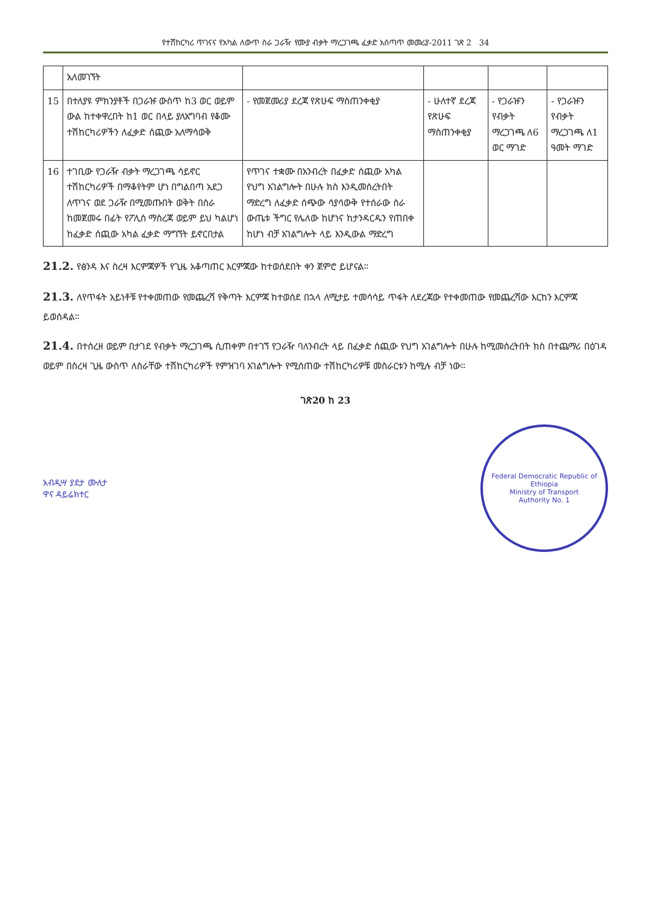የተሽከርካሪ ጥገናና የአካል ለውጥ ስራ ጋራዥ የሙያ ብቃት ማረጋገጫ ፈቃድ አሰጣጥ መመሪያ-2011 ገጽ 2 34
| | አለመገኘት | | | | |
| 15 | በተለያዩ ምክንያቶች በጋራዡ ውስጥ ከ3 ወር ወይም ውል ከተቀዋረበት ከ1 ወር በላይ ያለአግባብ የቆሙ ተሽከርካሪዎችን ለፈቃድ ሰጪው አለማሳወቅ | - የመጀመሪያ ደረጃ የጽሁፍ ማስጠንቀቂያ | - ሁለተኛ ደረጃ የጽሁፍ ማስጠንቀቂያ | - የጋራዡን የብቃት ማረጋገጫ ለ6 ወር ማገድ | - የጋራዡን የብቃት ማረጋገጫ ለ1 ዓመት ማገድ |
| 16 | ተገቢው የጋራዥ ብቃት ማረጋገጫ ሳይኖር ተሽከርካሪዎች በማቆየትም ሆነ በግልበጣ አደጋ ለጥገና ወደ ጋራዥ በሚመጡበት ወቅት በስራ ከመጀመሩ በፊት የፖሊስ ማስረጃ ወይም ይህ ካልሆነ ከፈቃድ ሰጪው አካል ፈቃድ ማግኘት ይኖርበታል | የጥገና ተቋሙ በአንብረት በፈቃድ ሰጪው አካል የህግ አገልግሎት በሁሉ ክስ እንዲመሰረትበት ማድረግ ለፈቃድ ሰጭው ሳያሳውቅ የተሰራው ስራ ውጤቱ ችግር የሌለው ከሆነና ከታንዳርዱን የጠበቀ ከሆነ ብቻ አገልግሎት ላይ እንዲውል ማድረግ | | | |
21.2. የፅንዳ እና ስረዛ እርምጃዎች የጊዜ አቆጣጠር እርምጃው ከተወሰደበት ቀን ጀምሮ ይሆናል።
21.3. ለየጥፋት አይነቶቹ የተቀመጠው የመጨረሻ የቅጣት እርምጃ ከተወሰደ በኋላ ለሚታይ ተመሳሳይ ጥፋት ለደረጃው የተቀመጠው የመጨረሻው እርከን እርምጃ ይወሰዳል።
21.4. በተሰረዘ ወይም በታገደ የብቃት ማረጋገጫ ሲጠቀም በተገኘ የጋራዥ ባለንብረት ላይ በፈቃድ ሰጪው የህግ አገልግሎት በሁሉ ከሚመሰረትበት ክስ በተጨማሪ በዕገዳ ወይም በስረዛ ጊዜ ውስጥ ለስራቸው ተሽከርካሪዎች የምዝገባ አገልግሎት የሚሰጠው ተሽከርካሪዎቹ መስራርቱን ከሚሉ ብቻ ነው።
ገጽ20 ከ 23
አብዲሣ ያደታ ሙለታ
ዋና ዳይሬክተር
Federal Democratic Republic of Ethiopia
Ministry of Transport
Authority No. 1